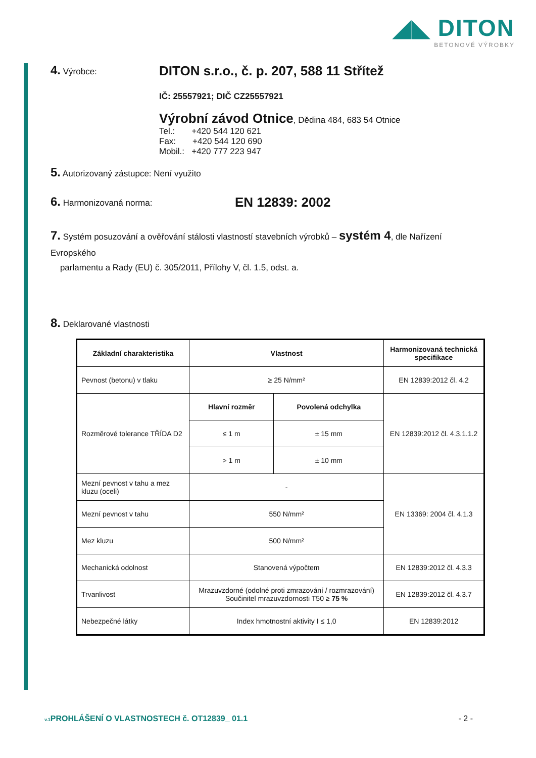◢◣ DITON
BETONOVÉ VÝROBKY
4. Výrobce:
DITON s.r.o., č. p. 207, 588 11 Střítež
IČ: 25557921; DIČ CZ25557921
Výrobní závod Otnice, Dědina 484, 683 54 Otnice
Tel.: +420 544 120 621
Fax: +420 544 120 690
Mobil.: +420 777 223 947
5. Autorizovaný zástupce: Není využito
6. Harmonizovaná norma:
EN 12839: 2002
7. Systém posuzování a ověřování stálosti vlastností stavebních výrobků – systém 4, dle Nařízení Evropského
parlamentu a Rady (EU) č. 305/2011, Přílohy V, čl. 1.5, odst. a.
8. Deklarované vlastnosti
| Základní charakteristika | Vlastnost | | Harmonizovaná technická specifikace |
| --- | --- | --- | --- |
| Pevnost (betonu) v tlaku | ≥ 25 N/mm² | | EN 12839:2012 čl. 4.2 |
| Rozměrové tolerance TŘÍDA D2 | Hlavní rozměr | Povolená odchylka | EN 12839:2012 čl. 4.3.1.1.2 |
| | ≤ 1 m | ± 15 mm | |
| | > 1 m | ± 10 mm | |
| Mezní pevnost v tahu a mez kluzu (oceli) | - | | EN 13369: 2004 čl. 4.1.3 |
| Mezní pevnost v tahu | 550 N/mm² | | |
| Mez kluzu | 500 N/mm² | | |
| Mechanická odolnost | Stanovená výpočtem | | EN 12839:2012 čl. 4.3.3 |
| Trvanlivost | Mrazuvzdorné (odolné proti zmrazování / rozmrazování) Součinitel mrazuvzdornosti T50 ≥ 75 % | | EN 12839:2012 čl. 4.3.7 |
| Nebezpečné látky | Index hmotnostní aktivity I ≤ 1,0 | | EN 12839:2012 |
v.1 PROHLÁŠENÍ O VLASTNOSTECH č. OT12839_ 01.1 - 2 -